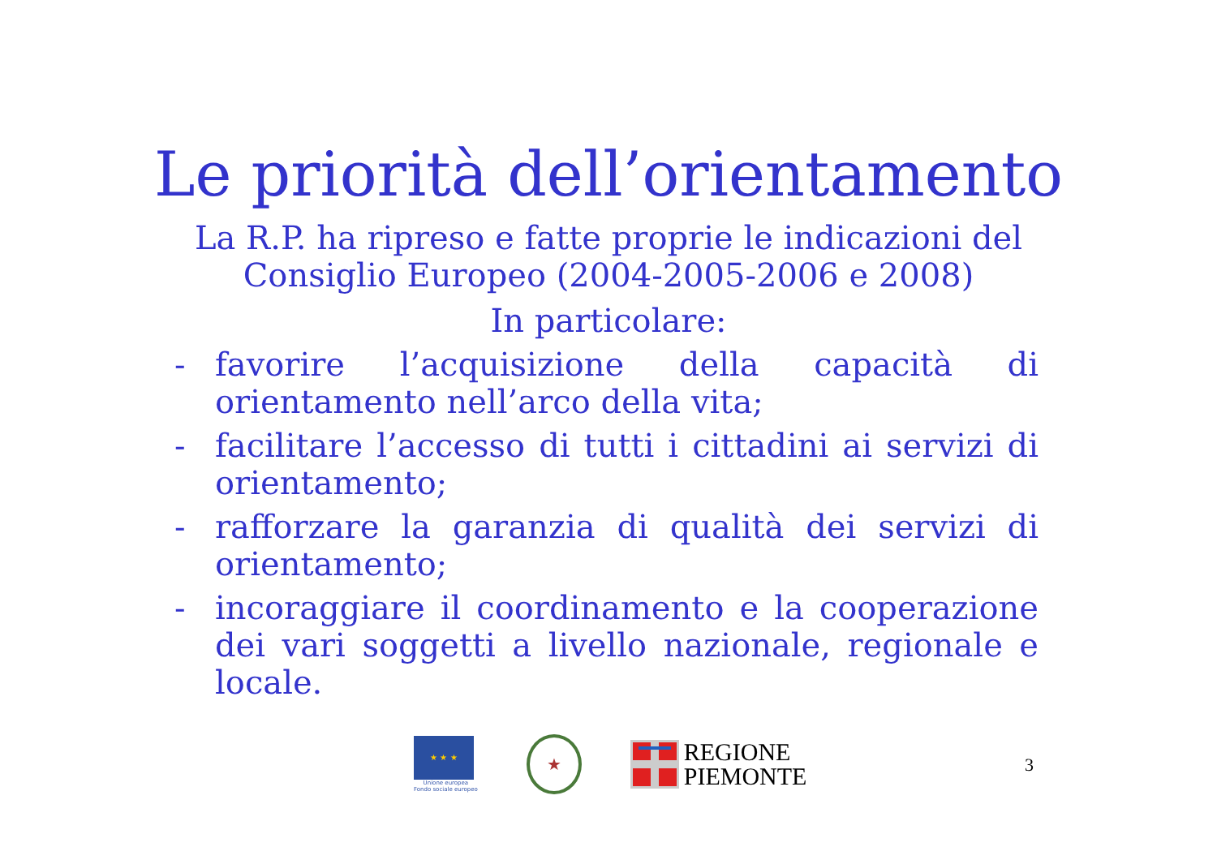Le priorità dell’orientamento
La R.P. ha ripreso e fatte proprie le indicazioni del
Consiglio Europeo (2004-2005-2006 e 2008)
In particolare:
- favorire l’acquisizione della capacità di orientamento nell’arco della vita;
- facilitare l’accesso di tutti i cittadini ai servizi di orientamento;
- rafforzare la garanzia di qualità dei servizi di orientamento;
- incoraggiare il coordinamento e la cooperazione dei vari soggetti a livello nazionale, regionale e locale.
★ ★ ★
Unione europea
Fondo sociale europeo
★
REGIONE
PIEMONTE
3